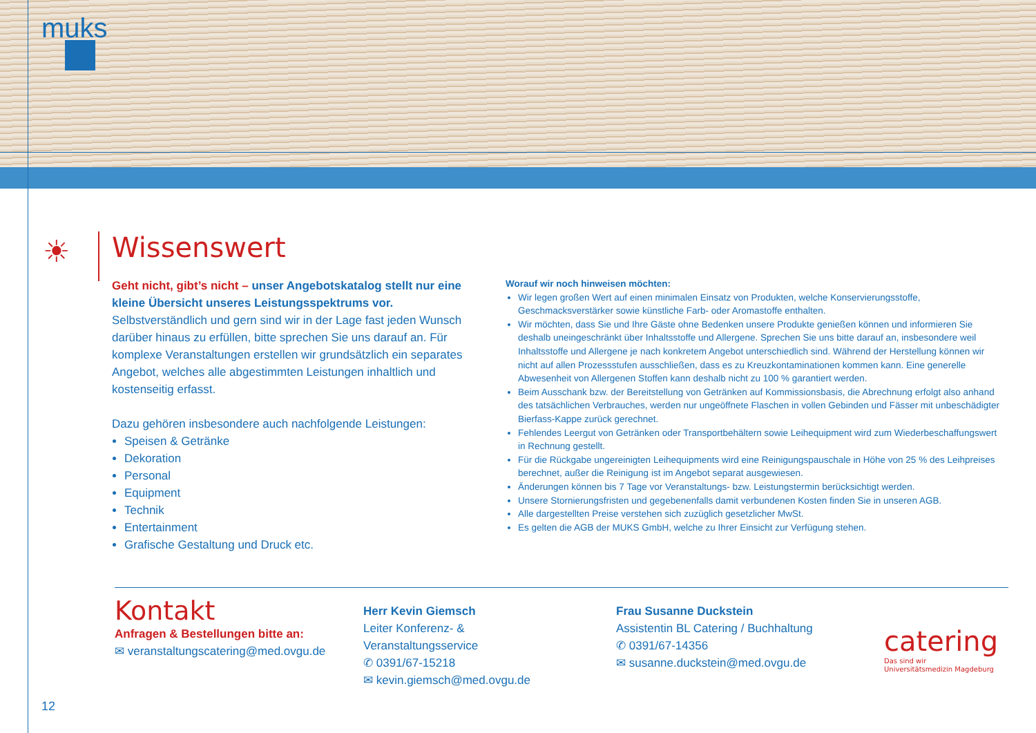muks
☀
Wissenswert
Geht nicht, gibt’s nicht – unser Angebotskatalog stellt nur eine kleine Übersicht unseres Leistungsspektrums vor.
Selbstverständlich und gern sind wir in der Lage fast jeden Wunsch darüber hinaus zu erfüllen, bitte sprechen Sie uns darauf an. Für komplexe Veranstaltungen erstellen wir grundsätzlich ein separates Angebot, welches alle abgestimmten Leistungen inhaltlich und kostenseitig erfasst.
Dazu gehören insbesondere auch nachfolgende Leistungen:
Speisen & Getränke
Dekoration
Personal
Equipment
Technik
Entertainment
Grafische Gestaltung und Druck etc.
Worauf wir noch hinweisen möchten:
Wir legen großen Wert auf einen minimalen Einsatz von Produkten, welche Konservierungsstoffe, Geschmacksverstärker sowie künstliche Farb- oder Aromastoffe enthalten.
Wir möchten, dass Sie und Ihre Gäste ohne Bedenken unsere Produkte genießen können und informieren Sie deshalb uneingeschränkt über Inhaltsstoffe und Allergene. Sprechen Sie uns bitte darauf an, insbesondere weil Inhaltsstoffe und Allergene je nach konkretem Angebot unterschiedlich sind. Während der Herstellung können wir nicht auf allen Prozessstufen ausschließen, dass es zu Kreuzkontaminationen kommen kann. Eine generelle Abwesenheit von Allergenen Stoffen kann deshalb nicht zu 100 % garantiert werden.
Beim Ausschank bzw. der Bereitstellung von Getränken auf Kommissionsbasis, die Abrechnung erfolgt also anhand des tatsächlichen Verbrauches, werden nur ungeöffnete Flaschen in vollen Gebinden und Fässer mit unbeschädigter Bierfass-Kappe zurück gerechnet.
Fehlendes Leergut von Getränken oder Transportbehältern sowie Leihequipment wird zum Wiederbeschaffungswert in Rechnung gestellt.
Für die Rückgabe ungereinigten Leihequipments wird eine Reinigungspauschale in Höhe von 25 % des Leihpreises berechnet, außer die Reinigung ist im Angebot separat ausgewiesen.
Änderungen können bis 7 Tage vor Veranstaltungs- bzw. Leistungstermin berücksichtigt werden.
Unsere Stornierungsfristen und gegebenenfalls damit verbundenen Kosten finden Sie in unseren AGB.
Alle dargestellten Preise verstehen sich zuzüglich gesetzlicher MwSt.
Es gelten die AGB der MUKS GmbH, welche zu Ihrer Einsicht zur Verfügung stehen.
Kontakt
Anfragen & Bestellungen bitte an:
✉ veranstaltungscatering@med.ovgu.de
Herr Kevin Giemsch
Leiter Konferenz- & Veranstaltungsservice
✆ 0391/67-15218
✉ kevin.giemsch@med.ovgu.de
Frau Susanne Duckstein
Assistentin BL Catering / Buchhaltung
✆ 0391/67-14356
✉ susanne.duckstein@med.ovgu.de
catering
Das sind wir
Universitätsmedizin Magdeburg
12